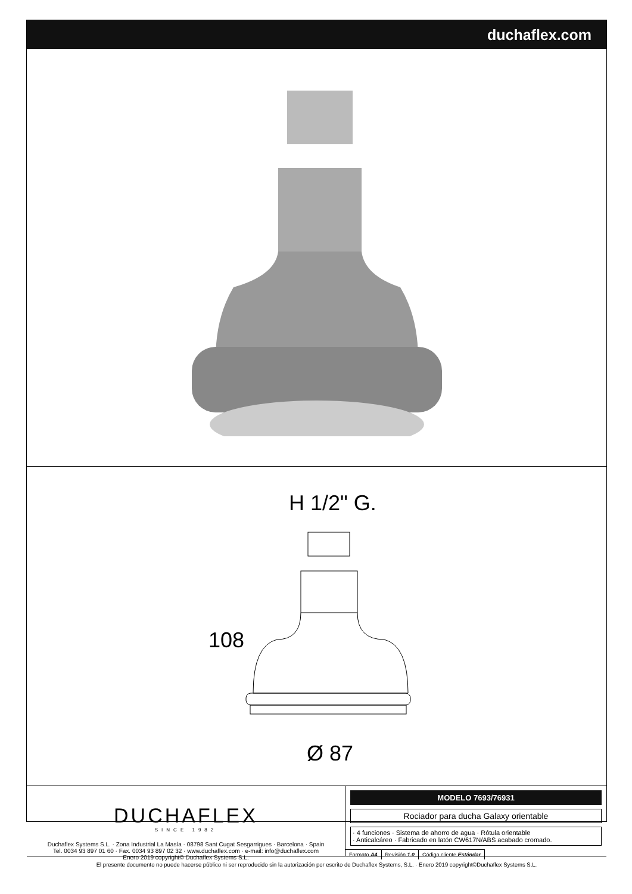duchaflex.com
H 1/2" G.
108
Ø 87
DUCHAFLEX
SINCE 1982
Duchaflex Systems S.L. · Zona Industrial La Masía · 08798 Sant Cugat Sesgarrigues · Barcelona · Spain
Tel. 0034 93 897 01 60 · Fax. 0034 93 897 02 32 · www.duchaflex.com · e-mail: info@duchaflex.com
Enero 2019 copyright© Duchaflex Systems S.L.
MODELO 7693/76931
Rociador para ducha Galaxy orientable
· 4 funciones · Sistema de ahorro de agua · Rótula orientable
· Anticalcáreo · Fabricado en latón CW617N/ABS acabado cromado.
| Formato A4 | Revisión 1.0 | Código cliente Estándar |
El presente documento no puede hacerse público ni ser reproducido sin la autorización por escrito de Duchaflex Systems, S.L. · Enero 2019 copyright©Duchaflex Systems S.L.